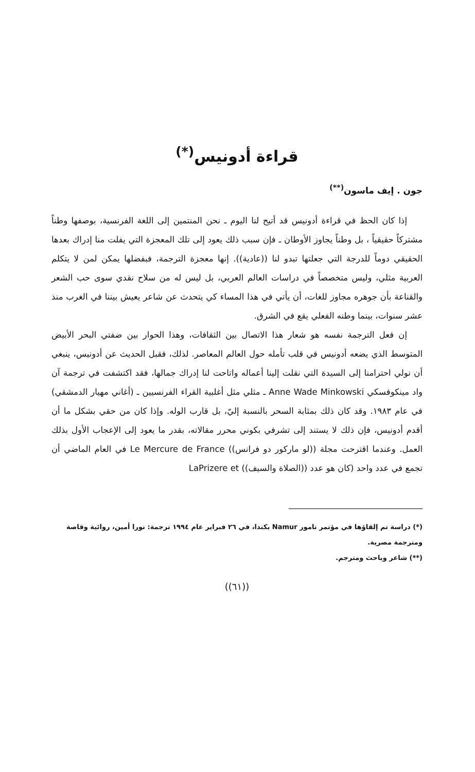قراءة أدونيس<sup>(*)</sup>
جون . إيف ماسون<sup>(**)</sup>
إذا كان الحظ في قراءة أدونيس قد أتيح لنا اليوم ـ نحن المنتمين إلى اللغة الفرنسية، بوصفها وطناً مشتركاً حقيقياً ، بل وطناً يجاوز الأوطان ـ فإن سبب ذلك يعود إلى تلك المعجزة التي يفلت منا إدراك بعدها الحقيقي دوماً للدرجة التي جعلتها تبدو لنا ((عادية)). إنها معجزة الترجمة، فبفضلها يمكن لمن لا يتكلم العربية مثلي، وليس متخصصاً في دراسات العالم العربي، بل ليس له من سلاح نقدي سوى حب الشعر والقناعة بأن جوهره مجاوز للغات، أن يأتي في هذا المساء كي يتحدث عن شاعر يعيش بيننا في الغرب منذ عشر سنوات، بينما وطنه الفعلي يقع في الشرق.
إن فعل الترجمة نفسه هو شعار هذا الاتصال بين الثقافات، وهذا الحوار بين ضفتي البحر الأبيض المتوسط الذي يضعه أدونيس في قلب تأمله حول العالم المعاصر. لذلك، فقبل الحديث عن أدونيس، ينبغي أن نولي احترامنا إلى السيدة التي نقلت إلينا أعماله واتاحت لنا إدراك جمالها، فقد اكتشفت في ترجمة آن واد مينكوفسكي Anne Wade Minkowski ـ مثلي مثل أغلبية القراء الفرنسيين ـ (أغاني مهيار الدمشقي) في عام ١٩٨٣. وقد كان ذلك بمثابة السحر بالنسبة إليّ، بل قارب الوله. وإذا كان من حقي بشكل ما أن أقدم أدونيس، فإن ذلك لا يستند إلى تشرفي بكوني محرر مقالاته، بقدر ما يعود إلى الإعجاب الأول بذلك العمل. وعندما اقترحت مجلة ((لو ماركور دو فرانس)) Le Mercure de France في العام الماضي أن تجمع في عدد واحد (كان هو عدد ((الصلاة والسيف)) LaPrizere et
(*) دراسة تم إلقاؤها في مؤتمر نامور Namur بكندا، في ٢٦ فبراير عام ١٩٩٤ ترجمة: نورا أمين، روائية وقاصة ومترجمة مصرية.
(**) شاعر وباحث ومترجم.
((٦١))